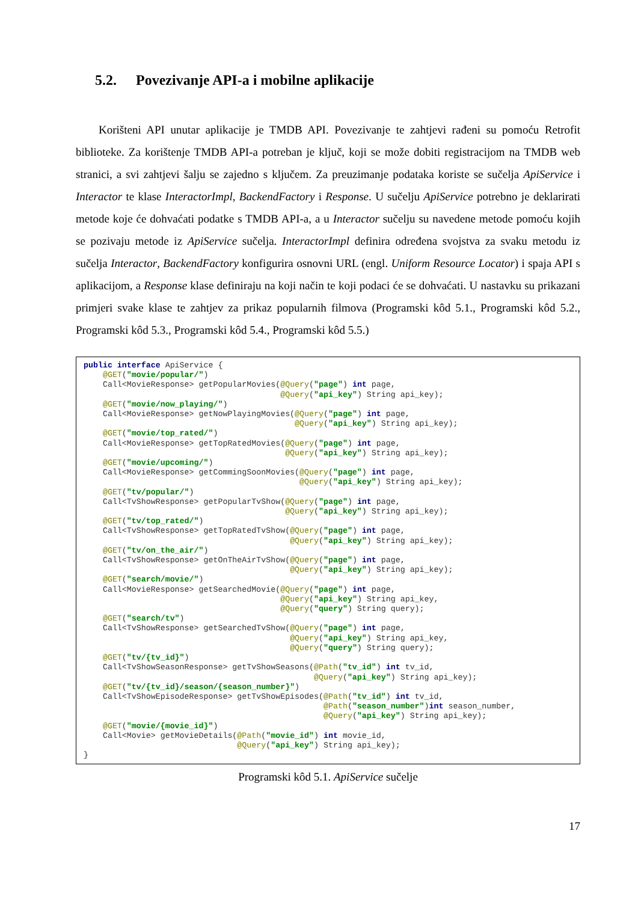5.2. Povezivanje API-a i mobilne aplikacije
Korišteni API unutar aplikacije je TMDB API. Povezivanje te zahtjevi rađeni su pomoću Retrofit biblioteke. Za korištenje TMDB API-a potreban je ključ, koji se može dobiti registracijom na TMDB web stranici, a svi zahtjevi šalju se zajedno s ključem. Za preuzimanje podataka koriste se sučelja ApiService i Interactor te klase InteractorImpl, BackendFactory i Response. U sučelju ApiService potrebno je deklarirati metode koje će dohvaćati podatke s TMDB API-a, a u Interactor sučelju su navedene metode pomoću kojih se pozivaju metode iz ApiService sučelja. InteractorImpl definira određena svojstva za svaku metodu iz sučelja Interactor, BackendFactory konfigurira osnovni URL (engl. Uniform Resource Locator) i spaja API s aplikacijom, a Response klase definiraju na koji način te koji podaci će se dohvaćati. U nastavku su prikazani primjeri svake klase te zahtjev za prikaz popularnih filmova (Programski kôd 5.1., Programski kôd 5.2., Programski kôd 5.3., Programski kôd 5.4., Programski kôd 5.5.)
public interface ApiService {
    @GET("movie/popular/")
    Call<MovieResponse> getPopularMovies(@Query("page") int page,
                                         @Query("api_key") String api_key);
    @GET("movie/now_playing/")
    Call<MovieResponse> getNowPlayingMovies(@Query("page") int page,
                                            @Query("api_key") String api_key);
    @GET("movie/top_rated/")
    Call<MovieResponse> getTopRatedMovies(@Query("page") int page,
                                          @Query("api_key") String api_key);
    @GET("movie/upcoming/")
    Call<MovieResponse> getCommingSoonMovies(@Query("page") int page,
                                             @Query("api_key") String api_key);
    @GET("tv/popular/")
    Call<TvShowResponse> getPopularTvShow(@Query("page") int page,
                                          @Query("api_key") String api_key);
    @GET("tv/top_rated/")
    Call<TvShowResponse> getTopRatedTvShow(@Query("page") int page,
                                           @Query("api_key") String api_key);
    @GET("tv/on_the_air/")
    Call<TvShowResponse> getOnTheAirTvShow(@Query("page") int page,
                                           @Query("api_key") String api_key);
    @GET("search/movie/")
    Call<MovieResponse> getSearchedMovie(@Query("page") int page,
                                         @Query("api_key") String api_key,
                                         @Query("query") String query);
    @GET("search/tv")
    Call<TvShowResponse> getSearchedTvShow(@Query("page") int page,
                                           @Query("api_key") String api_key,
                                           @Query("query") String query);
    @GET("tv/{tv_id}")
    Call<TvShowSeasonResponse> getTvShowSeasons(@Path("tv_id") int tv_id,
                                                @Query("api_key") String api_key);
    @GET("tv/{tv_id}/season/{season_number}")
    Call<TvShowEpisodeResponse> getTvShowEpisodes(@Path("tv_id") int tv_id,
                                                  @Path("season_number")int season_number,
                                                  @Query("api_key") String api_key);
    @GET("movie/{movie_id}")
    Call<Movie> getMovieDetails(@Path("movie_id") int movie_id,
                                @Query("api_key") String api_key);
}
Programski kôd 5.1. ApiService sučelje
17